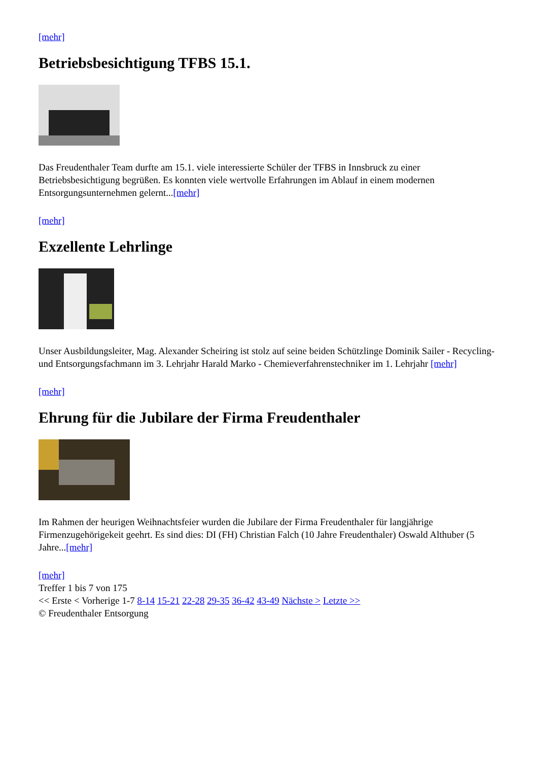[mehr]
Betriebsbesichtigung TFBS 15.1.
Das Freudenthaler Team durfte am 15.1. viele interessierte Schüler der TFBS in Innsbruck zu einer Betriebsbesichtigung begrüßen. Es konnten viele wertvolle Erfahrungen im Ablauf in einem modernen Entsorgungsunternehmen gelernt...[mehr]
[mehr]
Exzellente Lehrlinge
Unser Ausbildungsleiter, Mag. Alexander Scheiring ist stolz auf seine beiden Schützlinge Dominik Sailer - Recycling- und Entsorgungsfachmann im 3. Lehrjahr Harald Marko - Chemieverfahrenstechniker im 1. Lehrjahr [mehr]
[mehr]
Ehrung für die Jubilare der Firma Freudenthaler
Im Rahmen der heurigen Weihnachtsfeier wurden die Jubilare der Firma Freudenthaler für langjährige Firmenzugehörigekeit geehrt. Es sind dies: DI (FH) Christian Falch (10 Jahre Freudenthaler) Oswald Althuber (5 Jahre...[mehr]
[mehr]
Treffer 1 bis 7 von 175
<< Erste < Vorherige 1-7 8-14 15-21 22-28 29-35 36-42 43-49 Nächste > Letzte >>
© Freudenthaler Entsorgung